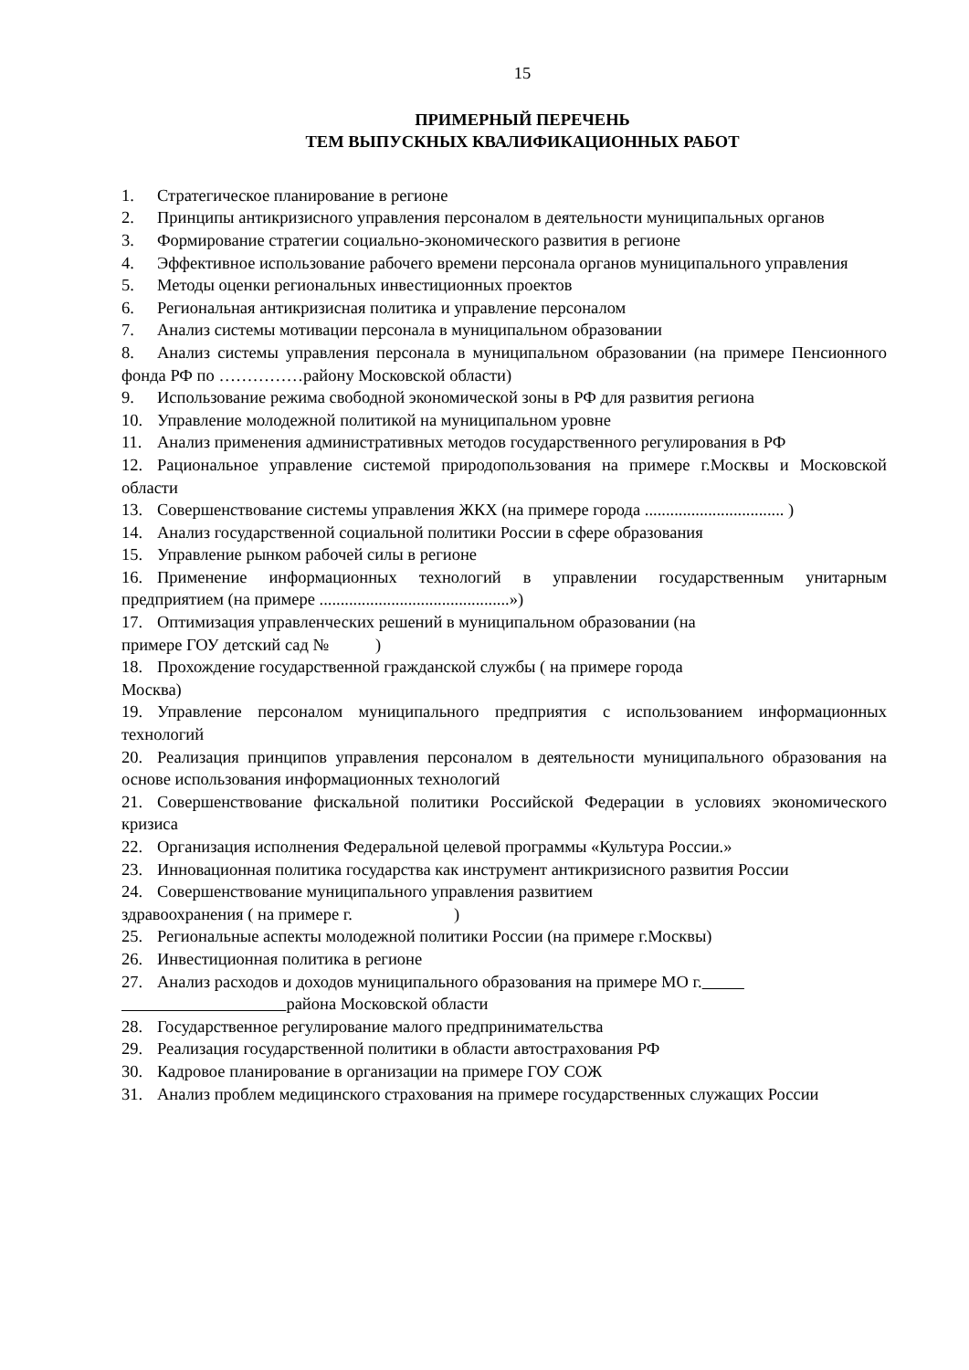15
ПРИМЕРНЫЙ ПЕРЕЧЕНЬ
ТЕМ ВЫПУСКНЫХ КВАЛИФИКАЦИОННЫХ РАБОТ
1. Стратегическое планирование в регионе
2. Принципы антикризисного управления персоналом в деятельности муниципальных органов
3. Формирование стратегии социально-экономического развития в регионе
4. Эффективное использование рабочего времени персонала органов муниципального управления
5. Методы оценки региональных инвестиционных проектов
6. Региональная антикризисная политика и управление персоналом
7. Анализ системы мотивации персонала в муниципальном образовании
8. Анализ системы управления персонала в муниципальном образовании (на примере Пенсионного фонда РФ по ……………району Московской области)
9. Использование режима свободной экономической зоны в РФ для развития региона
10. Управление молодежной политикой на муниципальном уровне
11. Анализ применения административных методов государственного регулирования в РФ
12. Рациональное управление системой природопользования на примере г.Москвы и Московской области
13. Совершенствование системы управления ЖКХ (на примере города ................................. )
14. Анализ государственной социальной политики России в сфере образования
15. Управление рынком рабочей силы в регионе
16. Применение информационных технологий в управлении государственным унитарным предприятием (на примере .............................................»)
17. Оптимизация управленческих решений в муниципальном образовании (на
примере ГОУ детский сад № )
18. Прохождение государственной гражданской службы ( на примере города
Москва)
19. Управление персоналом муниципального предприятия с использованием информационных технологий
20. Реализация принципов управления персоналом в деятельности муниципального образования на основе использования информационных технологий
21. Совершенствование фискальной политики Российской Федерации в условиях экономического кризиса
22. Организация исполнения Федеральной целевой программы «Культура России.»
23. Инновационная политика государства как инструмент антикризисного развития России
24. Совершенствование муниципального управления развитием
здравоохранения ( на примере г. )
25. Региональные аспекты молодежной политики России (на примере г.Москвы)
26. Инвестиционная политика в регионе
27. Анализ расходов и доходов муниципального образования на примере МО г.
района Московской области
28. Государственное регулирование малого предпринимательства
29. Реализация государственной политики в области автострахования РФ
30. Кадровое планирование в организации на примере ГОУ СОЖ
31. Анализ проблем медицинского страхования на примере государственных служащих России